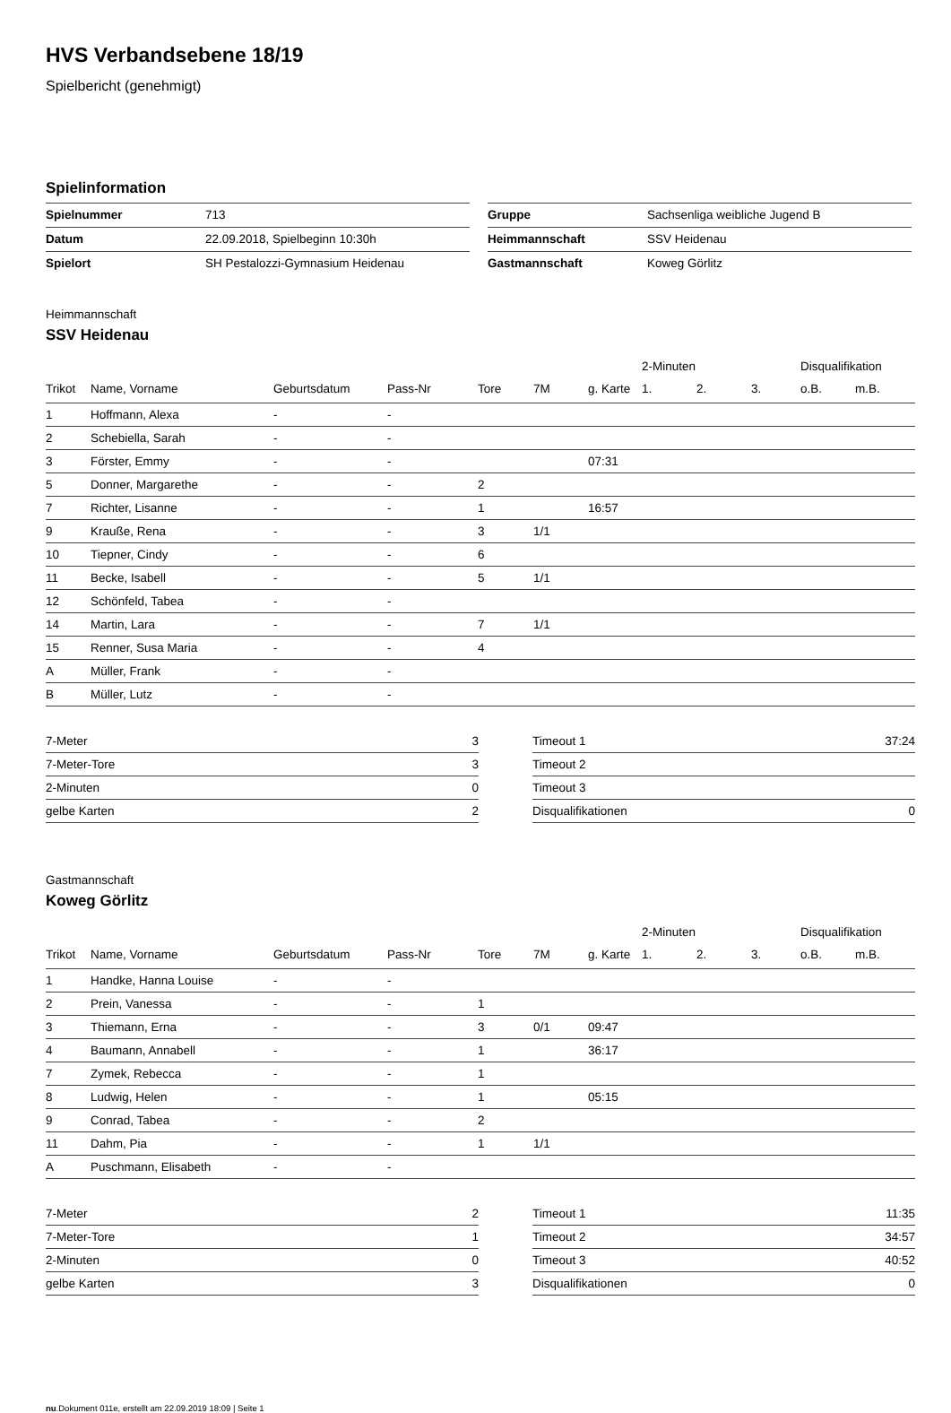HVS Verbandsebene 18/19
Spielbericht (genehmigt)
Spielinformation
| Spielnummer | 713 |
| Datum | 22.09.2018, Spielbeginn 10:30h |
| Spielort | SH Pestalozzi-Gymnasium Heidenau |
| Gruppe | Sachsenliga weibliche Jugend B |
| Heimmannschaft | SSV Heidenau |
| Gastmannschaft | Koweg Görlitz |
Heimmannschaft
SSV Heidenau
| | | | | | | | 2-Minuten | | | Disqualifikation | |
| --- | --- | --- | --- | --- | --- | --- | --- | --- | --- | --- | --- |
| Trikot | Name, Vorname | Geburtsdatum | Pass-Nr | Tore | 7M | g. Karte | 1. | 2. | 3. | o.B. | m.B. |
| 1 | Hoffmann, Alexa | - | - | | | | | | | | |
| 2 | Schebiella, Sarah | - | - | | | | | | | | |
| 3 | Förster, Emmy | - | - | | | 07:31 | | | | | |
| 5 | Donner, Margarethe | - | - | 2 | | | | | | | |
| 7 | Richter, Lisanne | - | - | 1 | | 16:57 | | | | | |
| 9 | Krauße, Rena | - | - | 3 | 1/1 | | | | | | |
| 10 | Tiepner, Cindy | - | - | 6 | | | | | | | |
| 11 | Becke, Isabell | - | - | 5 | 1/1 | | | | | | |
| 12 | Schönfeld, Tabea | - | - | | | | | | | | |
| 14 | Martin, Lara | - | - | 7 | 1/1 | | | | | | |
| 15 | Renner, Susa Maria | - | - | 4 | | | | | | | |
| A | Müller, Frank | - | - | | | | | | | | |
| B | Müller, Lutz | - | - | | | | | | | | |
| 7-Meter | 3 |
| 7-Meter-Tore | 3 |
| 2-Minuten | 0 |
| gelbe Karten | 2 |
| Timeout 1 | 37:24 |
| Timeout 2 | |
| Timeout 3 | |
| Disqualifikationen | 0 |
Gastmannschaft
Koweg Görlitz
| | | | | | | | 2-Minuten | | | Disqualifikation | |
| --- | --- | --- | --- | --- | --- | --- | --- | --- | --- | --- | --- |
| Trikot | Name, Vorname | Geburtsdatum | Pass-Nr | Tore | 7M | g. Karte | 1. | 2. | 3. | o.B. | m.B. |
| 1 | Handke, Hanna Louise | - | - | | | | | | | | |
| 2 | Prein, Vanessa | - | - | 1 | | | | | | | |
| 3 | Thiemann, Erna | - | - | 3 | 0/1 | 09:47 | | | | | |
| 4 | Baumann, Annabell | - | - | 1 | | 36:17 | | | | | |
| 7 | Zymek, Rebecca | - | - | 1 | | | | | | | |
| 8 | Ludwig, Helen | - | - | 1 | | 05:15 | | | | | |
| 9 | Conrad, Tabea | - | - | 2 | | | | | | | |
| 11 | Dahm, Pia | - | - | 1 | 1/1 | | | | | | |
| A | Puschmann, Elisabeth | - | - | | | | | | | | |
| 7-Meter | 2 |
| 7-Meter-Tore | 1 |
| 2-Minuten | 0 |
| gelbe Karten | 3 |
| Timeout 1 | 11:35 |
| Timeout 2 | 34:57 |
| Timeout 3 | 40:52 |
| Disqualifikationen | 0 |
nu.Dokument 011e, erstellt am 22.09.2019 18:09 | Seite 1